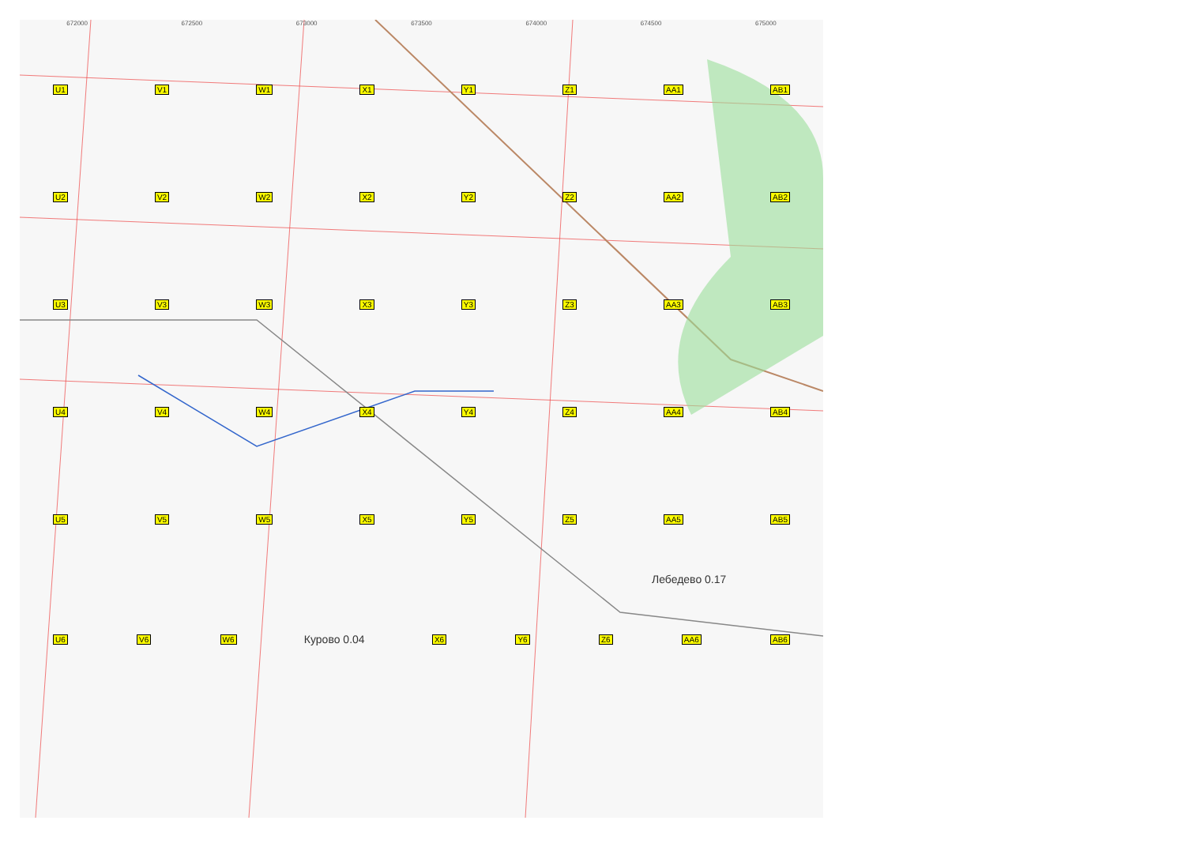672000 672500 673000 673500 674000 674500 675000
U1 V1 W1 X1 Y1 Z1 AA1 AB1
U2 V2 W2 X2 Y2 Z2 AA2 AB2
U3 V3 W3 X3 Y3 Z3 AA3 AB3
U4 V4 W4 X4 Y4 Z4 AA4 AB4
U5 V5 W5 X5 Y5 Z5 AA5 AB5
Лебедево 0.17
U6 V6 W6 Курово 0.04 X6 Y6 Z6 AA6 AB6